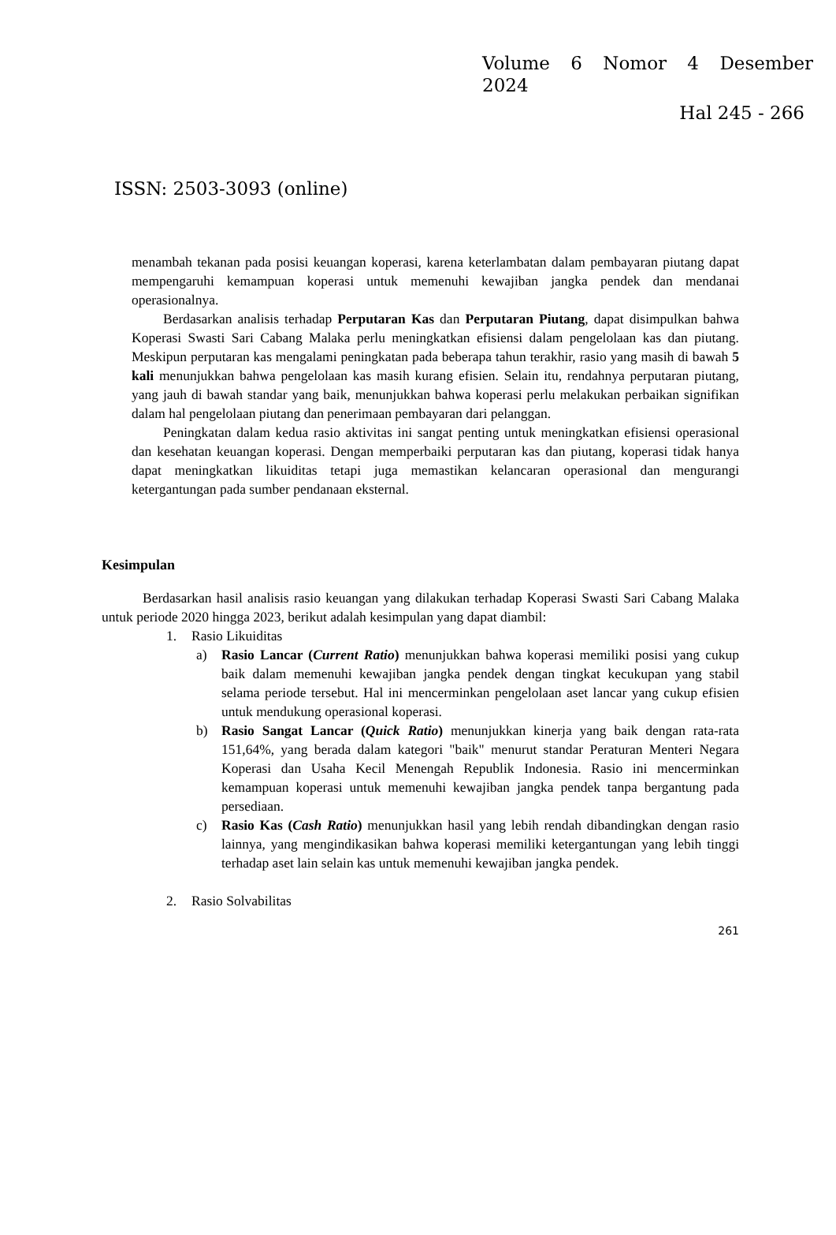Volume 6 Nomor 4 Desember
2024
Hal 245 - 266
ISSN: 2503-3093 (online)
menambah tekanan pada posisi keuangan koperasi, karena keterlambatan dalam pembayaran piutang dapat mempengaruhi kemampuan koperasi untuk memenuhi kewajiban jangka pendek dan mendanai operasionalnya.
Berdasarkan analisis terhadap Perputaran Kas dan Perputaran Piutang, dapat disimpulkan bahwa Koperasi Swasti Sari Cabang Malaka perlu meningkatkan efisiensi dalam pengelolaan kas dan piutang. Meskipun perputaran kas mengalami peningkatan pada beberapa tahun terakhir, rasio yang masih di bawah 5 kali menunjukkan bahwa pengelolaan kas masih kurang efisien. Selain itu, rendahnya perputaran piutang, yang jauh di bawah standar yang baik, menunjukkan bahwa koperasi perlu melakukan perbaikan signifikan dalam hal pengelolaan piutang dan penerimaan pembayaran dari pelanggan.
Peningkatan dalam kedua rasio aktivitas ini sangat penting untuk meningkatkan efisiensi operasional dan kesehatan keuangan koperasi. Dengan memperbaiki perputaran kas dan piutang, koperasi tidak hanya dapat meningkatkan likuiditas tetapi juga memastikan kelancaran operasional dan mengurangi ketergantungan pada sumber pendanaan eksternal.
Kesimpulan
Berdasarkan hasil analisis rasio keuangan yang dilakukan terhadap Koperasi Swasti Sari Cabang Malaka untuk periode 2020 hingga 2023, berikut adalah kesimpulan yang dapat diambil:
1. Rasio Likuiditas
a) Rasio Lancar (Current Ratio) menunjukkan bahwa koperasi memiliki posisi yang cukup baik dalam memenuhi kewajiban jangka pendek dengan tingkat kecukupan yang stabil selama periode tersebut. Hal ini mencerminkan pengelolaan aset lancar yang cukup efisien untuk mendukung operasional koperasi.
b) Rasio Sangat Lancar (Quick Ratio) menunjukkan kinerja yang baik dengan rata-rata 151,64%, yang berada dalam kategori "baik" menurut standar Peraturan Menteri Negara Koperasi dan Usaha Kecil Menengah Republik Indonesia. Rasio ini mencerminkan kemampuan koperasi untuk memenuhi kewajiban jangka pendek tanpa bergantung pada persediaan.
c) Rasio Kas (Cash Ratio) menunjukkan hasil yang lebih rendah dibandingkan dengan rasio lainnya, yang mengindikasikan bahwa koperasi memiliki ketergantungan yang lebih tinggi terhadap aset lain selain kas untuk memenuhi kewajiban jangka pendek.
2. Rasio Solvabilitas
261